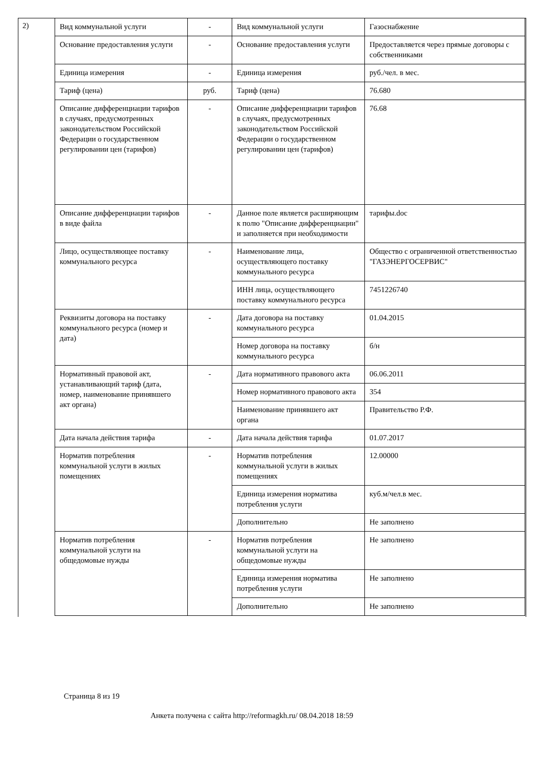2)
| Вид коммунальной услуги | - | Вид коммунальной услуги | Газоснабжение |
| Основание предоставления услуги | - | Основание предоставления услуги | Предоставляется через прямые договоры с собственниками |
| Единица измерения | - | Единица измерения | руб./чел. в мес. |
| Тариф (цена) | руб. | Тариф (цена) | 76.680 |
| Описание дифференциации тарифов в случаях, предусмотренных законодательством Российской Федерации о государственном регулировании цен (тарифов) | - | Описание дифференциации тарифов в случаях, предусмотренных законодательством Российской Федерации о государственном регулировании цен (тарифов) | 76.68 |
| Описание дифференциации тарифов в виде файла | - | Данное поле является расширяющим к полю "Описание дифференциации" и заполняется при необходимости | тарифы.doc |
| Лицо, осуществляющее поставку коммунального ресурса | - | Наименование лица, осуществляющего поставку коммунального ресурса | Общество с ограниченной ответственностью "ГАЗЭНЕРГОСЕРВИС" |
| | | ИНН лица, осуществляющего поставку коммунального ресурса | 7451226740 |
| Реквизиты договора на поставку коммунального ресурса (номер и дата) | - | Дата договора на поставку коммунального ресурса | 01.04.2015 |
| | | Номер договора на поставку коммунального ресурса | б/н |
| Нормативный правовой акт, устанавливающий тариф (дата, номер, наименование принявшего акт органа) | - | Дата нормативного правового акта | 06.06.2011 |
| | | Номер нормативного правового акта | 354 |
| | | Наименование принявшего акт органа | Правительство Р.Ф. |
| Дата начала действия тарифа | - | Дата начала действия тарифа | 01.07.2017 |
| Норматив потребления коммунальной услуги в жилых помещениях | - | Норматив потребления коммунальной услуги в жилых помещениях | 12.00000 |
| | | Единица измерения норматива потребления услуги | куб.м/чел.в мес. |
| | | Дополнительно | Не заполнено |
| Норматив потребления коммунальной услуги на общедомовые нужды | - | Норматив потребления коммунальной услуги на общедомовые нужды | Не заполнено |
| | | Единица измерения норматива потребления услуги | Не заполнено |
| | | Дополнительно | Не заполнено |
Страница 8 из 19
Анкета получена с сайта http://reformagkh.ru/ 08.04.2018 18:59